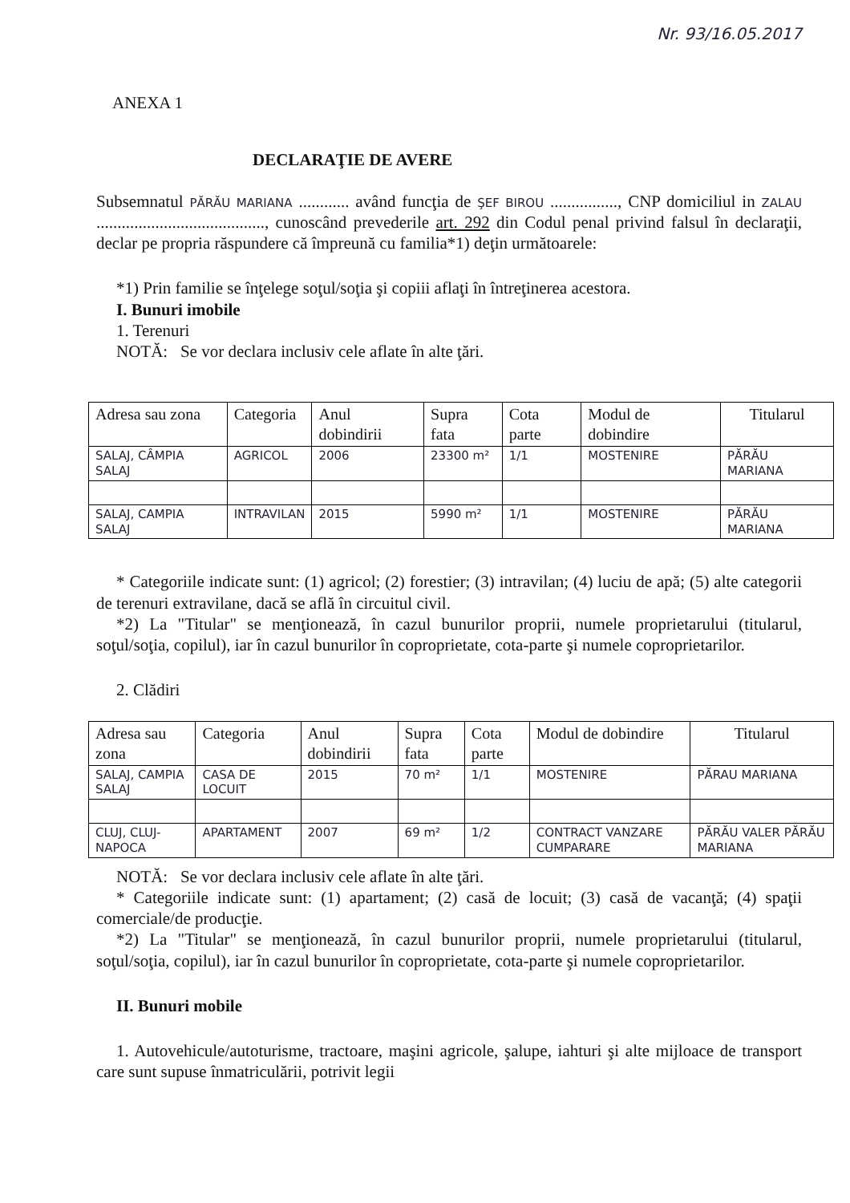Nr. 93/16.05.2017
ANEXA 1
DECLARAŢIE DE AVERE
Subsemnatul PĂRĂU MARIANA ............ având funcţia de ŞEF BIROU ................, CNP domiciliul in ZALAU ........................................, cunoscând prevederile art. 292 din Codul penal privind falsul în declaraţii, declar pe propria răspundere că împreună cu familia*1) deţin următoarele:
*1) Prin familie se înţelege soţul/soţia şi copiii aflaţi în întreţinerea acestora.
I. Bunuri imobile
1. Terenuri
NOTĂ: Se vor declara inclusiv cele aflate în alte ţări.
| Adresa sau zona | Categoria | Anul dobindirii | Supra fata | Cota parte | Modul de dobindire | Titularul |
| --- | --- | --- | --- | --- | --- | --- |
| SALAJ, CÂMPIA SALAJ | AGRICOL | 2006 | 23300 m² | 1/1 | MOSTENIRE | PĂRĂU MARIANA |
| SALAJ, CAMPIA SALAJ | INTRAVILAN | 2015 | 5990 m² | 1/1 | MOSTENIRE | PĂRĂU MARIANA |
* Categoriile indicate sunt: (1) agricol; (2) forestier; (3) intravilan; (4) luciu de apă; (5) alte categorii de terenuri extravilane, dacă se află în circuitul civil.
*2) La "Titular" se menţionează, în cazul bunurilor proprii, numele proprietarului (titularul, soţul/soţia, copilul), iar în cazul bunurilor în coproprietate, cota-parte şi numele coproprietarilor.
2. Clădiri
| Adresa sau zona | Categoria | Anul dobindirii | Supra fata | Cota parte | Modul de dobindire | Titularul |
| --- | --- | --- | --- | --- | --- | --- |
| SALAJ, CAMPIA SALAJ | CASA DE LOCUIT | 2015 | 70 m² | 1/1 | MOSTENIRE | PĂRAU MARIANA |
| CLUJ, CLUJ-NAPOCA | APARTAMENT | 2007 | 69 m² | 1/2 | CONTRACT VANZARE CUMPARARE | PĂRĂU VALER PĂRĂU MARIANA |
NOTĂ: Se vor declara inclusiv cele aflate în alte ţări.
* Categoriile indicate sunt: (1) apartament; (2) casă de locuit; (3) casă de vacanţă; (4) spaţii comerciale/de producţie.
*2) La "Titular" se menţionează, în cazul bunurilor proprii, numele proprietarului (titularul, soţul/soţia, copilul), iar în cazul bunurilor în coproprietate, cota-parte şi numele coproprietarilor.
II. Bunuri mobile
1. Autovehicule/autoturisme, tractoare, maşini agricole, şalupe, iahturi şi alte mijloace de transport care sunt supuse înmatriculării, potrivit legii